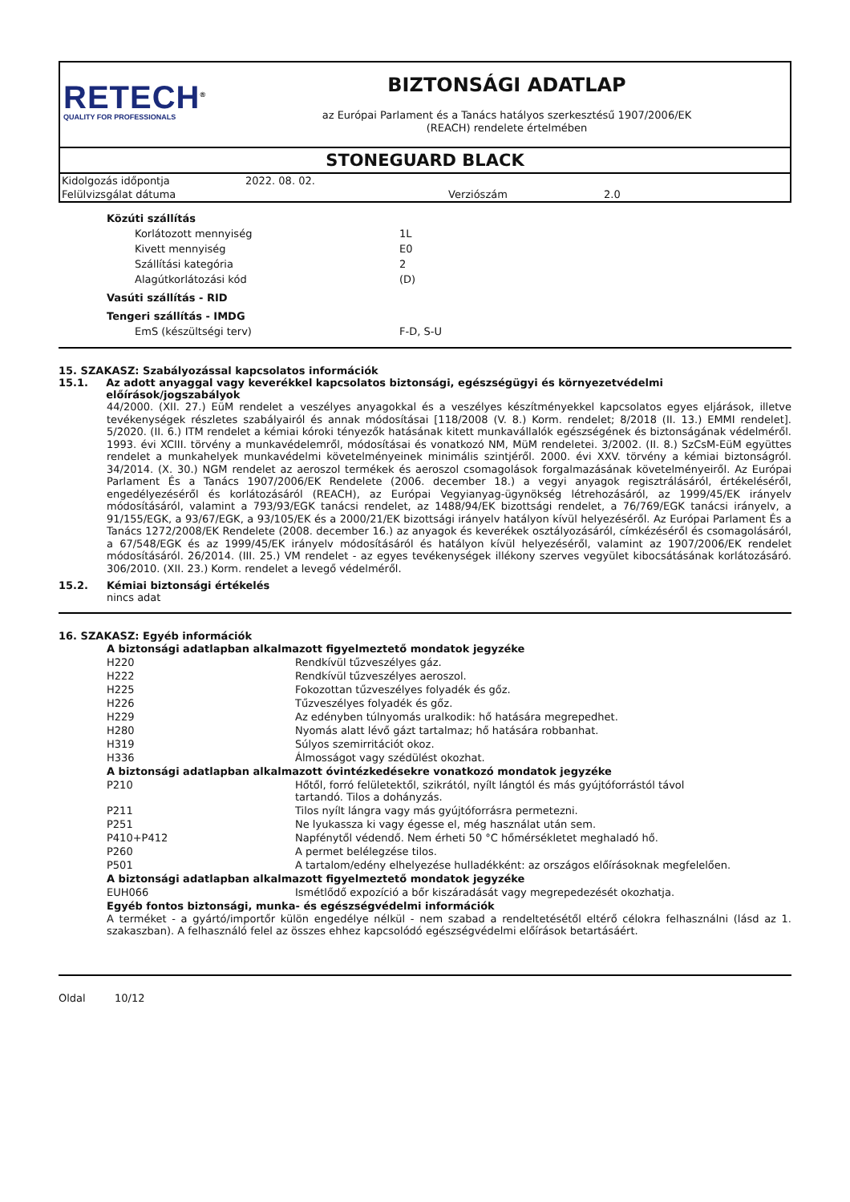RETECH<sup>®</sup>
QUALITY FOR PROFESSIONALS
BIZTONSÁGI ADATLAP
az Európai Parlament és a Tanács hatályos szerkesztésű 1907/2006/EK
(REACH) rendelete értelmében
STONEGUARD BLACK
| Kidolgozás időpontja | 2022. 08. 02. | | |
| Felülvizsgálat dátuma | | Verziószám | 2.0 |
| Közúti szállítás | |
| Korlátozott mennyiség | 1L |
| Kivett mennyiség | E0 |
| Szállítási kategória | 2 |
| Alagútkorlátozási kód | (D) |
| Vasúti szállítás - RID | |
| Tengeri szállítás - IMDG | |
| EmS (készültségi terv) | F-D, S-U |
15. SZAKASZ: Szabályozással kapcsolatos információk
15.1. Az adott anyaggal vagy keverékkel kapcsolatos biztonsági, egészségügyi és környezetvédelmi előírások/jogszabályok
44/2000. (XII. 27.) EüM rendelet a veszélyes anyagokkal és a veszélyes készítményekkel kapcsolatos egyes eljárások, illetve tevékenységek részletes szabályairól és annak módosításai [118/2008 (V. 8.) Korm. rendelet; 8/2018 (II. 13.) EMMI rendelet]. 5/2020. (II. 6.) ITM rendelet a kémiai kóroki tényezők hatásának kitett munkavállalók egészségének és biztonságának védelméről. 1993. évi XCIII. törvény a munkavédelemről, módosításai és vonatkozó NM, MüM rendeletei. 3/2002. (II. 8.) SzCsM-EüM együttes rendelet a munkahelyek munkavédelmi követelményeinek minimális szintjéről. 2000. évi XXV. törvény a kémiai biztonságról. 34/2014. (X. 30.) NGM rendelet az aeroszol termékek és aeroszol csomagolások forgalmazásának követelményeiről. Az Európai Parlament És a Tanács 1907/2006/EK Rendelete (2006. december 18.) a vegyi anyagok regisztrálásáról, értékeléséről, engedélyezéséről és korlátozásáról (REACH), az Európai Vegyianyag-ügynökség létrehozásáról, az 1999/45/EK irányelv módosításáról, valamint a 793/93/EGK tanácsi rendelet, az 1488/94/EK bizottsági rendelet, a 76/769/EGK tanácsi irányelv, a 91/155/EGK, a 93/67/EGK, a 93/105/EK és a 2000/21/EK bizottsági irányelv hatályon kívül helyezéséről. Az Európai Parlament És a Tanács 1272/2008/EK Rendelete (2008. december 16.) az anyagok és keverékek osztályozásáról, címkézéséről és csomagolásáról, a 67/548/EGK és az 1999/45/EK irányelv módosításáról és hatályon kívül helyezéséről, valamint az 1907/2006/EK rendelet módosításáról. 26/2014. (III. 25.) VM rendelet - az egyes tevékenységek illékony szerves vegyület kibocsátásának korlátozásáró. 306/2010. (XII. 23.) Korm. rendelet a levegő védelméről.
15.2. Kémiai biztonsági értékelés
nincs adat
16. SZAKASZ: Egyéb információk
| A biztonsági adatlapban alkalmazott figyelmeztető mondatok jegyzéke | |
| H220 | Rendkívül tűzveszélyes gáz. |
| H222 | Rendkívül tűzveszélyes aeroszol. |
| H225 | Fokozottan tűzveszélyes folyadék és gőz. |
| H226 | Tűzveszélyes folyadék és gőz. |
| H229 | Az edényben túlnyomás uralkodik: hő hatására megrepedhet. |
| H280 | Nyomás alatt lévő gázt tartalmaz; hő hatására robbanhat. |
| H319 | Súlyos szemirritációt okoz. |
| H336 | Álmosságot vagy szédülést okozhat. |
| A biztonsági adatlapban alkalmazott óvintézkedésekre vonatkozó mondatok jegyzéke | |
| P210 | Hőtől, forró felületektől, szikrától, nyílt lángtól és más gyújtóforrástól távol tartandó. Tilos a dohányzás. |
| P211 | Tilos nyílt lángra vagy más gyújtóforrásra permetezni. |
| P251 | Ne lyukassza ki vagy égesse el, még használat után sem. |
| P410+P412 | Napfénytől védendő. Nem érheti 50 °C hőmérsékletet meghaladó hő. |
| P260 | A permet belélegzése tilos. |
| P501 | A tartalom/edény elhelyezése hulladékként: az országos előírásoknak megfelelően. |
| A biztonsági adatlapban alkalmazott figyelmeztető mondatok jegyzéke | |
| EUH066 | Ismétlődő expozíció a bőr kiszáradását vagy megrepedezését okozhatja. |
| Egyéb fontos biztonsági, munka- és egészségvédelmi információk | |
A terméket - a gyártó/importőr külön engedélye nélkül - nem szabad a rendeltetésétől eltérő célokra felhasználni (lásd az 1. szakaszban). A felhasználó felel az összes ehhez kapcsolódó egészségvédelmi előírások betartásáért.
Oldal 10/12